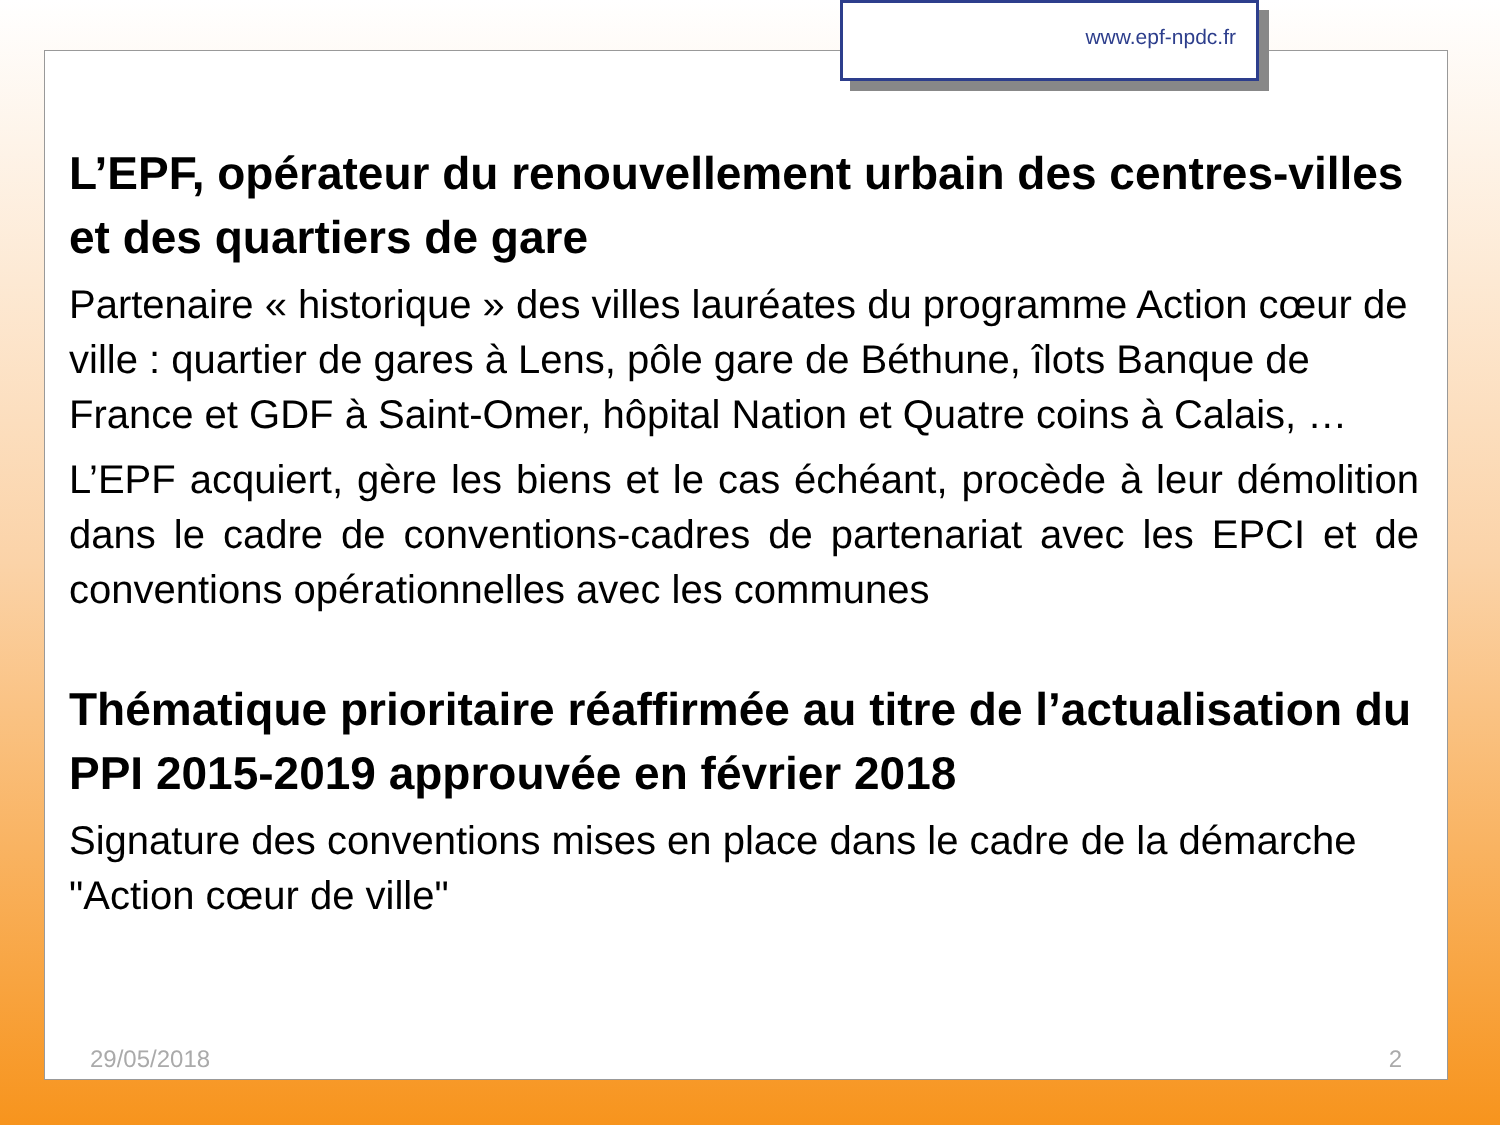www.epf-npdc.fr
L’EPF, opérateur du renouvellement urbain des centres-villes et des quartiers de gare
Partenaire « historique » des villes lauréates du programme Action cœur de ville : quartier de gares à Lens, pôle gare de Béthune, îlots Banque de France et GDF à Saint-Omer, hôpital Nation et Quatre coins à Calais, …
L’EPF acquiert, gère les biens et le cas échéant, procède à leur démolition dans le cadre de conventions-cadres de partenariat avec les EPCI et de conventions opérationnelles avec les communes
Thématique prioritaire réaffirmée au titre de l’actualisation du PPI 2015-2019 approuvée en février 2018
Signature des conventions mises en place dans le cadre de la démarche "Action cœur de ville"
29/05/2018 2